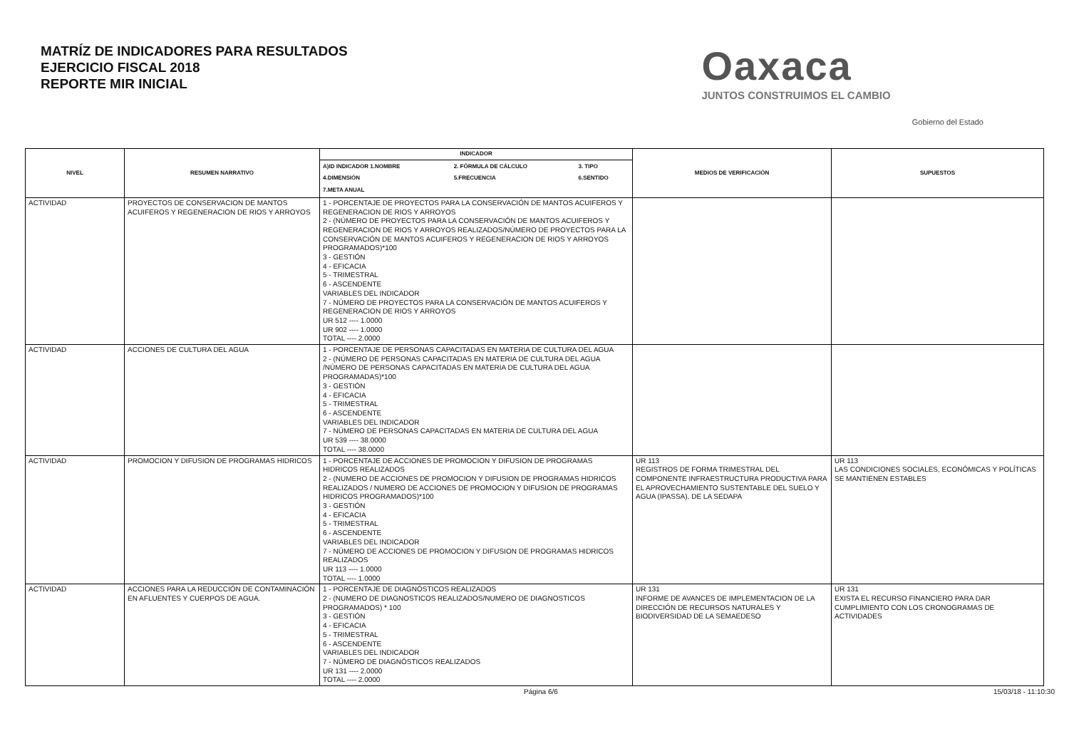MATRÍZ DE INDICADORES PARA RESULTADOS
EJERCICIO FISCAL 2018
REPORTE MIR INICIAL
Oaxaca
JUNTOS CONSTRUIMOS EL CAMBIO
Gobierno del Estado
| NIVEL | RESUMEN NARRATIVO | INDICADOR | MEDIOS DE VERIFICACIÓN | SUPUESTOS |
| --- | --- | --- | --- | --- |
| | | / A)ID INDICADOR 1.NOMBRE / 2. FÓRMULA DE CÁLCULO / 3. TIPO / / --- / --- / --- / / 4.DIMENSIÓN / 5.FRECUENCIA / 6.SENTIDO / / 7.META ANUAL / / / | | |
| ACTIVIDAD | PROYECTOS DE CONSERVACION DE MANTOS ACUIFEROS Y REGENERACION DE RIOS Y ARROYOS | 1 - PORCENTAJE DE PROYECTOS PARA LA CONSERVACIÓN DE MANTOS ACUIFEROS Y REGENERACION DE RIOS Y ARROYOS 2 - (NÚMERO DE PROYECTOS PARA LA CONSERVACIÓN DE MANTOS ACUIFEROS Y REGENERACION DE RIOS Y ARROYOS REALIZADOS/NÚMERO DE PROYECTOS PARA LA CONSERVACIÓN DE MANTOS ACUIFEROS Y REGENERACION DE RIOS Y ARROYOS PROGRAMADOS)*100 3 - GESTIÓN 4 - EFICACIA 5 - TRIMESTRAL 6 - ASCENDENTE VARIABLES DEL INDICADOR 7 - NÚMERO DE PROYECTOS PARA LA CONSERVACIÓN DE MANTOS ACUIFEROS Y REGENERACION DE RIOS Y ARROYOS UR 512 ---- 1.0000 UR 902 ---- 1.0000 TOTAL ---- 2.0000 | | |
| ACTIVIDAD | ACCIONES DE CULTURA DEL AGUA | 1 - PORCENTAJE DE PERSONAS CAPACITADAS EN MATERIA DE CULTURA DEL AGUA 2 - (NÚMERO DE PERSONAS CAPACITADAS EN MATERIA DE CULTURA DEL AGUA /NÚMERO DE PERSONAS CAPACITADAS EN MATERIA DE CULTURA DEL AGUA PROGRAMADAS)*100 3 - GESTIÓN 4 - EFICACIA 5 - TRIMESTRAL 6 - ASCENDENTE VARIABLES DEL INDICADOR 7 - NÚMERO DE PERSONAS CAPACITADAS EN MATERIA DE CULTURA DEL AGUA UR 539 ---- 38.0000 TOTAL ---- 38.0000 | | |
| ACTIVIDAD | PROMOCION Y DIFUSION DE PROGRAMAS HIDRICOS | 1 - PORCENTAJE DE ACCIONES DE PROMOCION Y DIFUSION DE PROGRAMAS HIDRICOS REALIZADOS 2 - (NUMERO DE ACCIONES DE PROMOCION Y DIFUSION DE PROGRAMAS HIDRICOS REALIZADOS / NUMERO DE ACCIONES DE PROMOCION Y DIFUSION DE PROGRAMAS HIDRICOS PROGRAMADOS)*100 3 - GESTIÓN 4 - EFICACIA 5 - TRIMESTRAL 6 - ASCENDENTE VARIABLES DEL INDICADOR 7 - NÚMERO DE ACCIONES DE PROMOCION Y DIFUSION DE PROGRAMAS HIDRICOS REALIZADOS UR 113 ---- 1.0000 TOTAL ---- 1.0000 | UR 113 REGISTROS DE FORMA TRIMESTRAL DEL COMPONENTE INFRAESTRUCTURA PRODUCTIVA PARA EL APROVECHAMIENTO SUSTENTABLE DEL SUELO Y AGUA (IPASSA), DE LA SEDAPA | UR 113 LAS CONDICIONES SOCIALES, ECONÓMICAS Y POLÍTICAS SE MANTIENEN ESTABLES |
| ACTIVIDAD | ACCIONES PARA LA REDUCCIÓN DE CONTAMINACIÓN EN AFLUENTES Y CUERPOS DE AGUA. | 1 - PORCENTAJE DE DIAGNÓSTICOS REALIZADOS 2 - (NUMERO DE DIAGNOSTICOS REALIZADOS/NUMERO DE DIAGNOSTICOS PROGRAMADOS) * 100 3 - GESTIÓN 4 - EFICACIA 5 - TRIMESTRAL 6 - ASCENDENTE VARIABLES DEL INDICADOR 7 - NÚMERO DE DIAGNÓSTICOS REALIZADOS UR 131 ---- 2.0000 TOTAL ---- 2.0000 | UR 131 INFORME DE AVANCES DE IMPLEMENTACION DE LA DIRECCIÓN DE RECURSOS NATURALES Y BIODIVERSIDAD DE LA SEMAEDESO | UR 131 EXISTA EL RECURSO FINANCIERO PARA DAR CUMPLIMIENTO CON LOS CRONOGRAMAS DE ACTIVIDADES |
Página 6/6 15/03/18 - 11:10:30